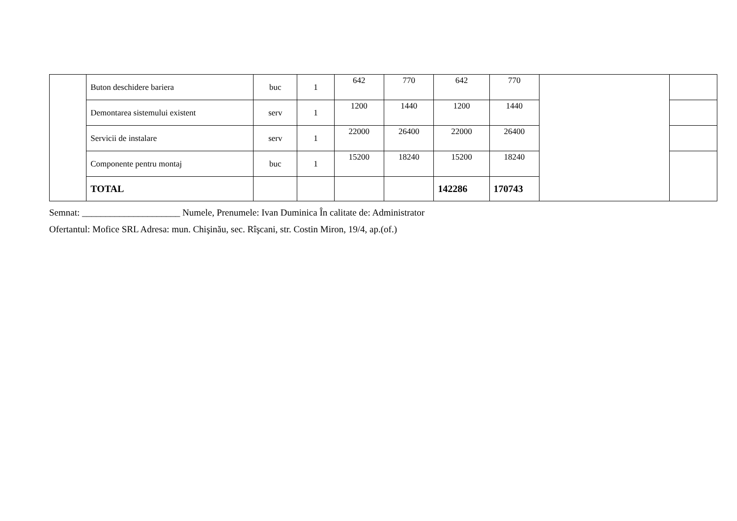| | Buton deschidere bariera | buc | 1 | 642 | 770 | 642 | 770 | | |
| | Demontarea sistemului existent | serv | 1 | 1200 | 1440 | 1200 | 1440 | | |
| | Servicii de instalare | serv | 1 | 22000 | 26400 | 22000 | 26400 | | |
| | Componente pentru montaj | buc | 1 | 15200 | 18240 | 15200 | 18240 | | |
| | TOTAL | | | | | 142286 | 170743 | | |
Semnat: _____________________ Numele, Prenumele: Ivan Duminica În calitate de: Administrator
Ofertantul: Mofice SRL Adresa: mun. Chişinău, sec. Rîşcani, str. Costin Miron, 19/4, ap.(of.)